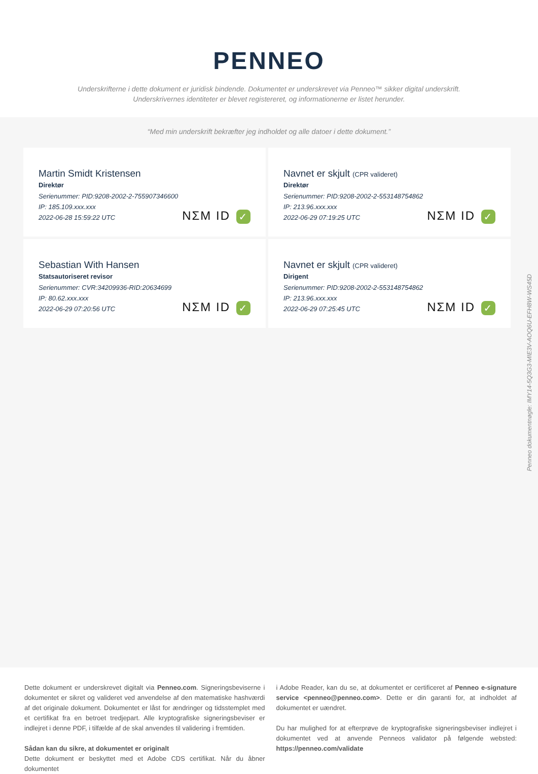PENNEO
Underskrifterne i dette dokument er juridisk bindende. Dokumentet er underskrevet via Penneo™ sikker digital underskrift.
Underskrivernes identiteter er blevet registereret, og informationerne er listet herunder.
“Med min underskrift bekræfter jeg indholdet og alle datoer i dette dokument.”
Martin Smidt Kristensen
Direktør
Serienummer: PID:9208-2002-2-755907346600
IP: 185.109.xxx.xxx
2022-06-28 15:59:22 UTC
NΣM ID ✓
Navnet er skjult (CPR valideret)
Direktør
Serienummer: PID:9208-2002-2-553148754862
IP: 213.96.xxx.xxx
2022-06-29 07:19:25 UTC
NΣM ID ✓
Sebastian With Hansen
Statsautoriseret revisor
Serienummer: CVR:34209936-RID:20634699
IP: 80.62.xxx.xxx
2022-06-29 07:20:56 UTC
NΣM ID ✓
Navnet er skjult (CPR valideret)
Dirigent
Serienummer: PID:9208-2002-2-553148754862
IP: 213.96.xxx.xxx
2022-06-29 07:25:45 UTC
NΣM ID ✓
Dette dokument er underskrevet digitalt via Penneo.com. Signeringsbeviserne i dokumentet er sikret og valideret ved anvendelse af den matematiske hashværdi af det originale dokument. Dokumentet er låst for ændringer og tidsstemplet med et certifikat fra en betroet tredjepart. Alle kryptografiske signeringsbeviser er indlejret i denne PDF, i tilfælde af de skal anvendes til validering i fremtiden.
Sådan kan du sikre, at dokumentet er originalt
Dette dokument er beskyttet med et Adobe CDS certifikat. Når du åbner dokumentet
i Adobe Reader, kan du se, at dokumentet er certificeret af Penneo e-signature service <penneo@penneo.com>. Dette er din garanti for, at indholdet af dokumentet er uændret.
Du har mulighed for at efterprøve de kryptografiske signeringsbeviser indlejret i dokumentet ved at anvende Penneos validator på følgende websted: https://penneo.com/validate
Penneo dokumentnøgle: IMY14-5Q3G3-MIE3V-AOQ6U-EFH8W-WS45D